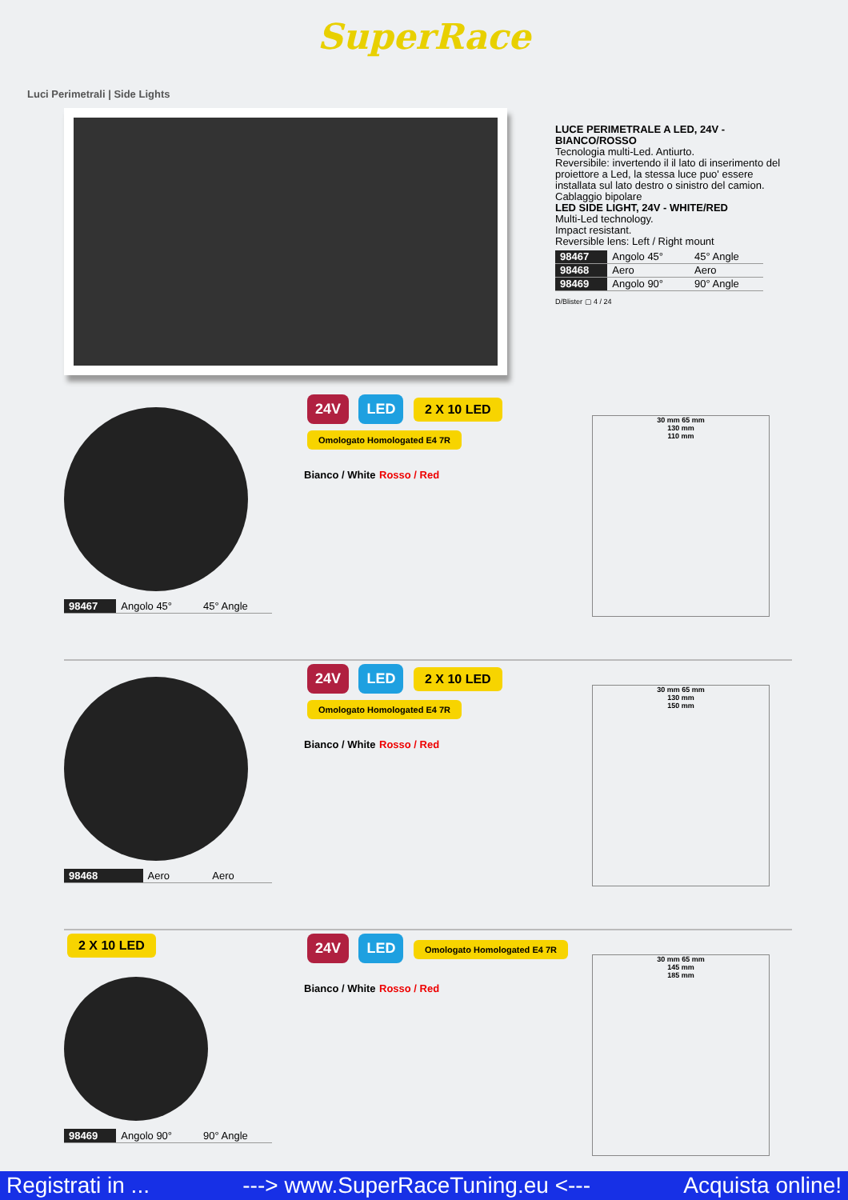SuperRace
Luci Perimetrali | Side Lights
LUCE PERIMETRALE A LED, 24V - BIANCO/ROSSO
Tecnologia multi-Led. Antiurto.
Reversibile: invertendo il il lato di inserimento del proiettore a Led, la stessa luce puo' essere installata sul lato destro o sinistro del camion.
Cablaggio bipolare
LED SIDE LIGHT, 24V - WHITE/RED
Multi-Led technology.
Impact resistant.
Reversible lens: Left / Right mount
| 98467 | Angolo 45° | 45° Angle |
| 98468 | Aero | Aero |
| 98469 | Angolo 90° | 90° Angle |
D/Blister ▢ 4 / 24
| 98467 | Angolo 45° | 45° Angle |
24V LED 2 X 10 LED Omologato Homologated E4 7R
Bianco / White Rosso / Red
30 mm 65 mm
130 mm
110 mm
| 98468 | Aero | Aero |
24V LED 2 X 10 LED Omologato Homologated E4 7R
Bianco / White Rosso / Red
30 mm 65 mm
130 mm
150 mm
2 X 10 LED
| 98469 | Angolo 90° | 90° Angle |
24V LED Omologato Homologated E4 7R
Bianco / White Rosso / Red
30 mm 65 mm
145 mm
185 mm
Registrati in ... ---> www.SuperRaceTuning.eu <--- Acquista online!